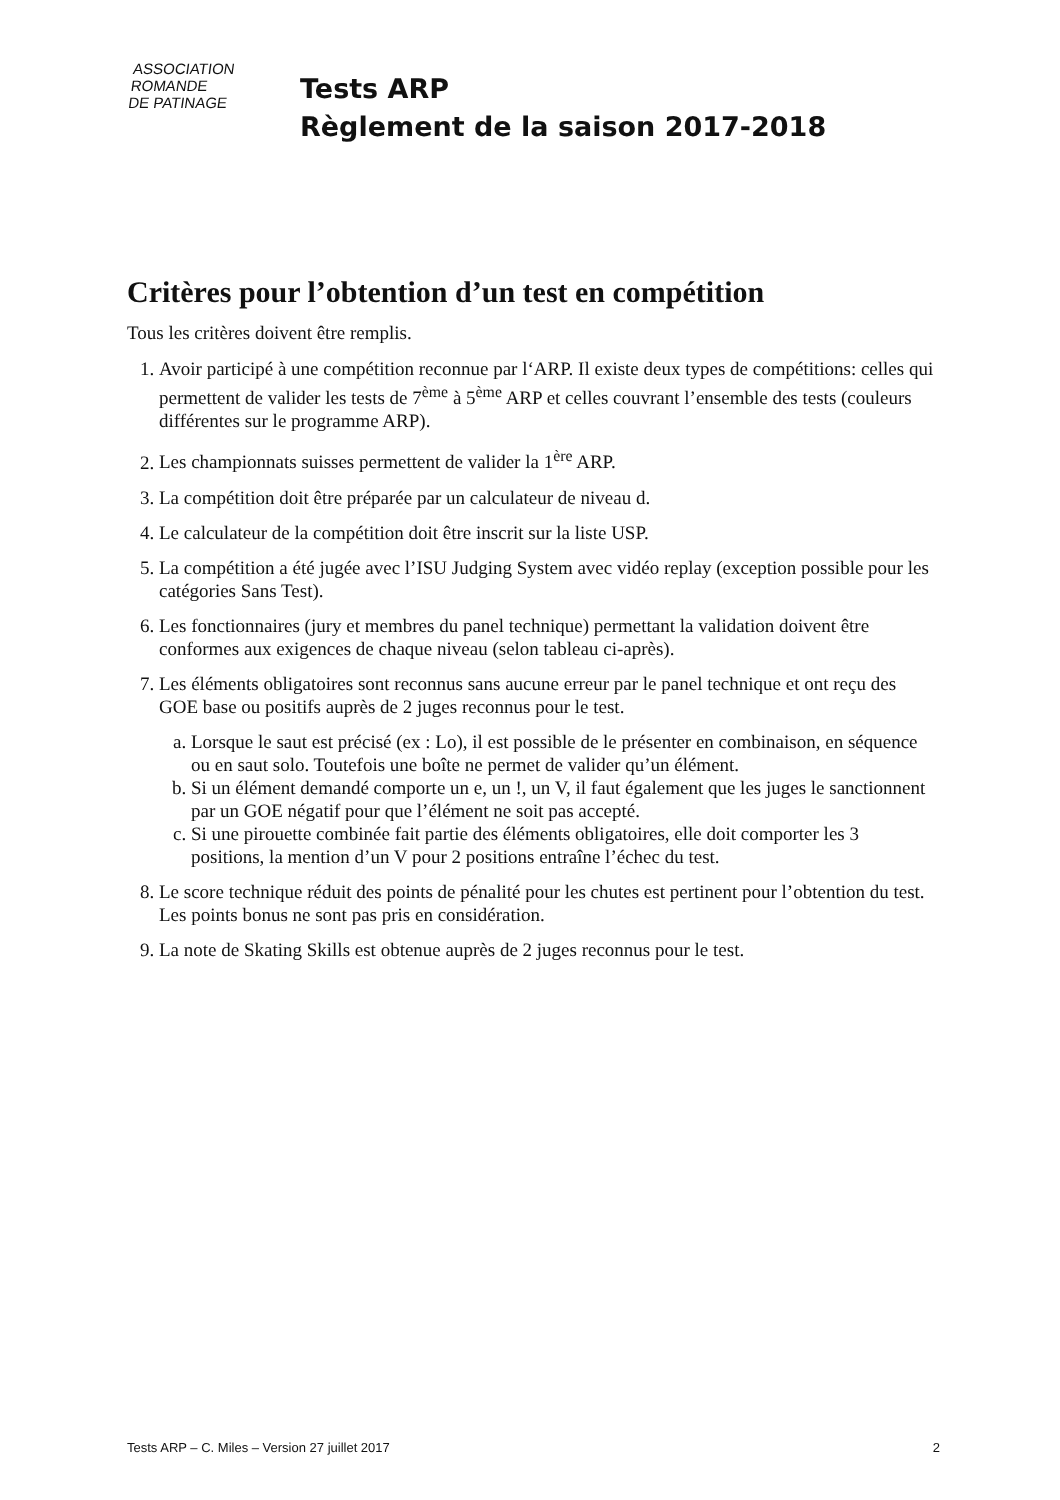ASSOCIATION
ROMANDE
DE PATINAGE
Tests ARP
Règlement de la saison 2017-2018
Critères pour l’obtention d’un test en compétition
Tous les critères doivent être remplis.
1. Avoir participé à une compétition reconnue par l‘ARP. Il existe deux types de compétitions: celles qui permettent de valider les tests de 7<sup>ème</sup> à 5<sup>ème</sup> ARP et celles couvrant l’ensemble des tests (couleurs différentes sur le programme ARP).
2. Les championnats suisses permettent de valider la 1<sup>ère</sup> ARP.
3. La compétition doit être préparée par un calculateur de niveau d.
4. Le calculateur de la compétition doit être inscrit sur la liste USP.
5. La compétition a été jugée avec l’ISU Judging System avec vidéo replay (exception possible pour les catégories Sans Test).
6. Les fonctionnaires (jury et membres du panel technique) permettant la validation doivent être conformes aux exigences de chaque niveau (selon tableau ci-après).
7. Les éléments obligatoires sont reconnus sans aucune erreur par le panel technique et ont reçu des GOE base ou positifs auprès de 2 juges reconnus pour le test.
a. Lorsque le saut est précisé (ex : Lo), il est possible de le présenter en combinaison, en séquence ou en saut solo. Toutefois une boîte ne permet de valider qu’un élément.
b. Si un élément demandé comporte un e, un !, un V, il faut également que les juges le sanctionnent par un GOE négatif pour que l’élément ne soit pas accepté.
c. Si une pirouette combinée fait partie des éléments obligatoires, elle doit comporter les 3 positions, la mention d’un V pour 2 positions entraîne l’échec du test.
8. Le score technique réduit des points de pénalité pour les chutes est pertinent pour l’obtention du test. Les points bonus ne sont pas pris en considération.
9. La note de Skating Skills est obtenue auprès de 2 juges reconnus pour le test.
Tests ARP – C. Miles – Version 27 juillet 2017 2